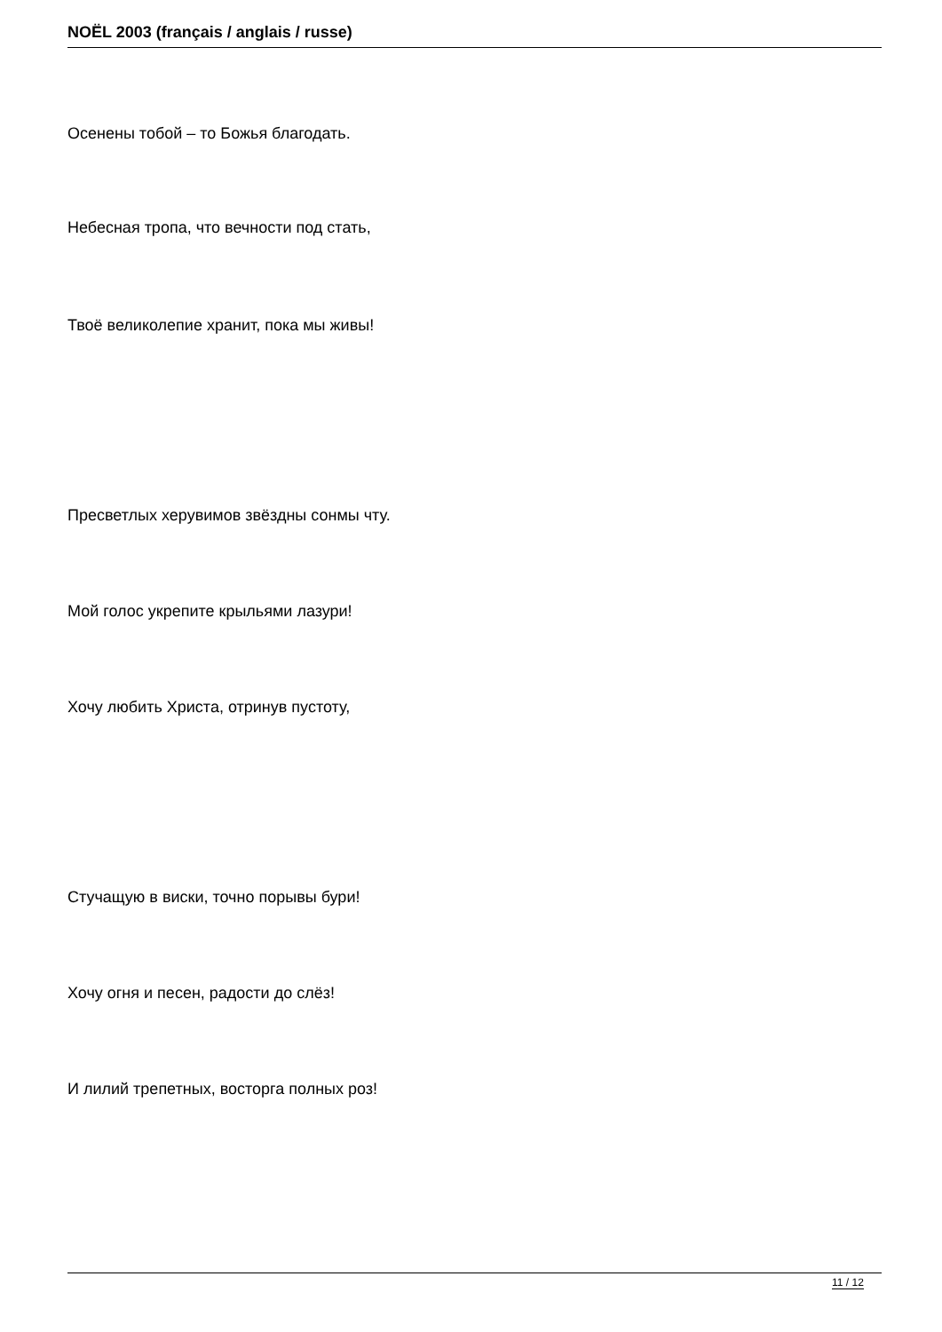NOËL 2003 (français / anglais / russe)
Осенены тобой – то Божья благодать.
Небесная тропа, что вечности под стать,
Твоё великолепие хранит, пока мы живы!
Пресветлых херувимов звёздны сонмы чту.
Мой голос укрепите крыльями лазури!
Хочу любить Христа, отринув пустоту,
Стучащую в виски, точно порывы бури!
Хочу огня и песен, радости до слёз!
И лилий трепетных, восторга полных роз!
11 / 12